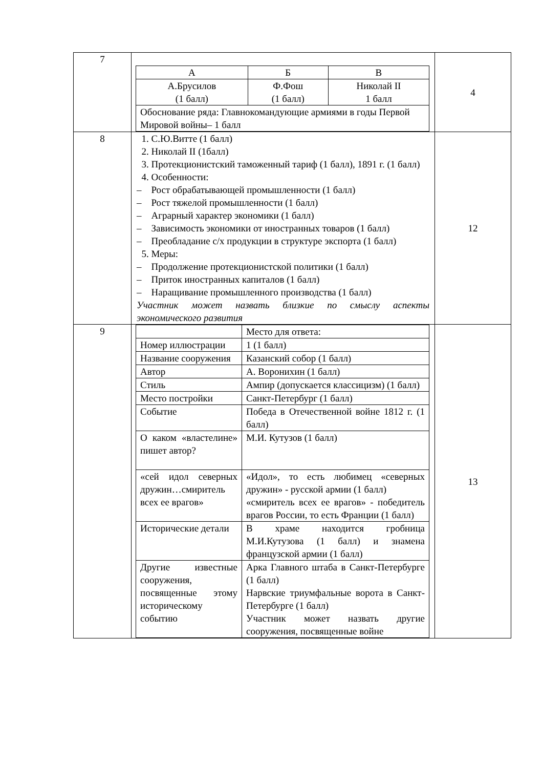| 7 | / А / Б / В / / А.Брусилов (1 балл) / Ф.Фош (1 балл) / Николай II 1 балл / / Обоснование ряда: Главнокомандующие армиями в годы Первой Мировой войны– 1 балл / / / | 4 |
| 8 | 1. С.Ю.Витте (1 балл) 2. Николай II (1балл) 3. Протекционистский таможенный тариф (1 балл), 1891 г. (1 балл) 4. Особенности: – Рост обрабатывающей промышленности (1 балл) – Рост тяжелой промышленности (1 балл) – Аграрный характер экономики (1 балл) – Зависимость экономики от иностранных товаров (1 балл) – Преобладание с/х продукции в структуре экспорта (1 балл) 5. Меры: – Продолжение протекционистской политики (1 балл) – Приток иностранных капиталов (1 балл) – Наращивание промышленного производства (1 балл) Участник может назвать близкие по смыслу аспекты экономического развития | 12 |
| 9 | / / Место для ответа: / / Номер иллюстрации / 1 (1 балл) / / Название сооружения / Казанский собор (1 балл) / / Автор / А. Воронихин (1 балл) / / Стиль / Ампир (допускается классицизм) (1 балл) / / Место постройки / Санкт-Петербург (1 балл) / / Событие / Победа в Отечественной войне 1812 г. (1 балл) / / О каком «властелине» пишет автор? / М.И. Кутузов (1 балл) / / «сей идол северных дружин…смиритель всех ее врагов» / «Идол», то есть любимец «северных дружин» - русской армии (1 балл) «смиритель всех ее врагов» - победитель врагов России, то есть Франции (1 балл) / / Исторические детали / В храме находится гробница М.И.Кутузова (1 балл) и знамена французской армии (1 балл) / / Другие известные сооружения, посвященные этому историческому событию / Арка Главного штаба в Санкт-Петербурге (1 балл) Нарвские триумфальные ворота в Санкт-Петербурге (1 балл) Участник может назвать другие сооружения, посвященные войне / | 13 |